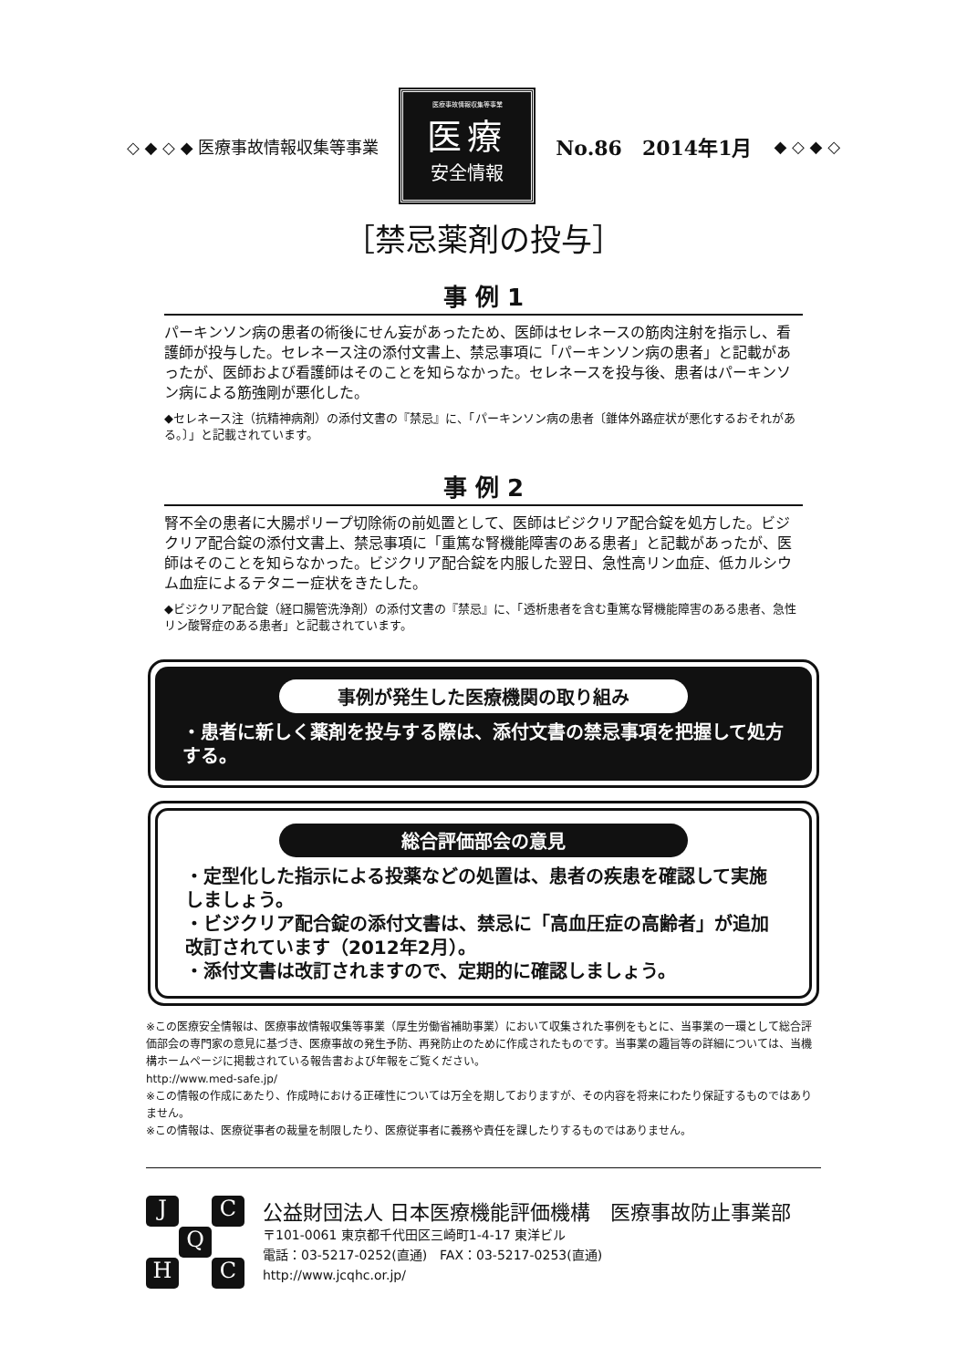◇ ◆ ◇ ◆ 医療事故情報収集等事業
医療事故情報収集等事業
医療
安全情報
No.86　2014年1月 ◆ ◇ ◆ ◇
［禁忌薬剤の投与］
事 例 1
パーキンソン病の患者の術後にせん妄があったため、医師はセレネースの筋肉注射を指示し、看護師が投与した。セレネース注の添付文書上、禁忌事項に「パーキンソン病の患者」と記載があったが、医師および看護師はそのことを知らなかった。セレネースを投与後、患者はパーキンソン病による筋強剛が悪化した。
◆セレネース注（抗精神病剤）の添付文書の『禁忌』に、「パーキンソン病の患者〔錐体外路症状が悪化するおそれがある。〕」と記載されています。
事 例 2
腎不全の患者に大腸ポリープ切除術の前処置として、医師はビジクリア配合錠を処方した。ビジクリア配合錠の添付文書上、禁忌事項に「重篤な腎機能障害のある患者」と記載があったが、医師はそのことを知らなかった。ビジクリア配合錠を内服した翌日、急性高リン血症、低カルシウム血症によるテタニー症状をきたした。
◆ビジクリア配合錠（経口腸管洗浄剤）の添付文書の『禁忌』に、「透析患者を含む重篤な腎機能障害のある患者、急性リン酸腎症のある患者」と記載されています。
事例が発生した医療機関の取り組み
・患者に新しく薬剤を投与する際は、添付文書の禁忌事項を把握して処方する。
総合評価部会の意見
・定型化した指示による投薬などの処置は、患者の疾患を確認して実施しましょう。
・ビジクリア配合錠の添付文書は、禁忌に「高血圧症の高齢者」が追加改訂されています（2012年2月）。
・添付文書は改訂されますので、定期的に確認しましょう。
※この医療安全情報は、医療事故情報収集等事業（厚生労働省補助事業）において収集された事例をもとに、当事業の一環として総合評価部会の専門家の意見に基づき、医療事故の発生予防、再発防止のために作成されたものです。当事業の趣旨等の詳細については、当機構ホームページに掲載されている報告書および年報をご覧ください。
http://www.med-safe.jp/
※この情報の作成にあたり、作成時における正確性については万全を期しておりますが、その内容を将来にわたり保証するものではありません。
※この情報は、医療従事者の裁量を制限したり、医療従事者に義務や責任を課したりするものではありません。
J C Q H C
公益財団法人 日本医療機能評価機構　医療事故防止事業部
〒101-0061 東京都千代田区三崎町1-4-17 東洋ビル
電話：03-5217-0252(直通)　FAX：03-5217-0253(直通)
http://www.jcqhc.or.jp/